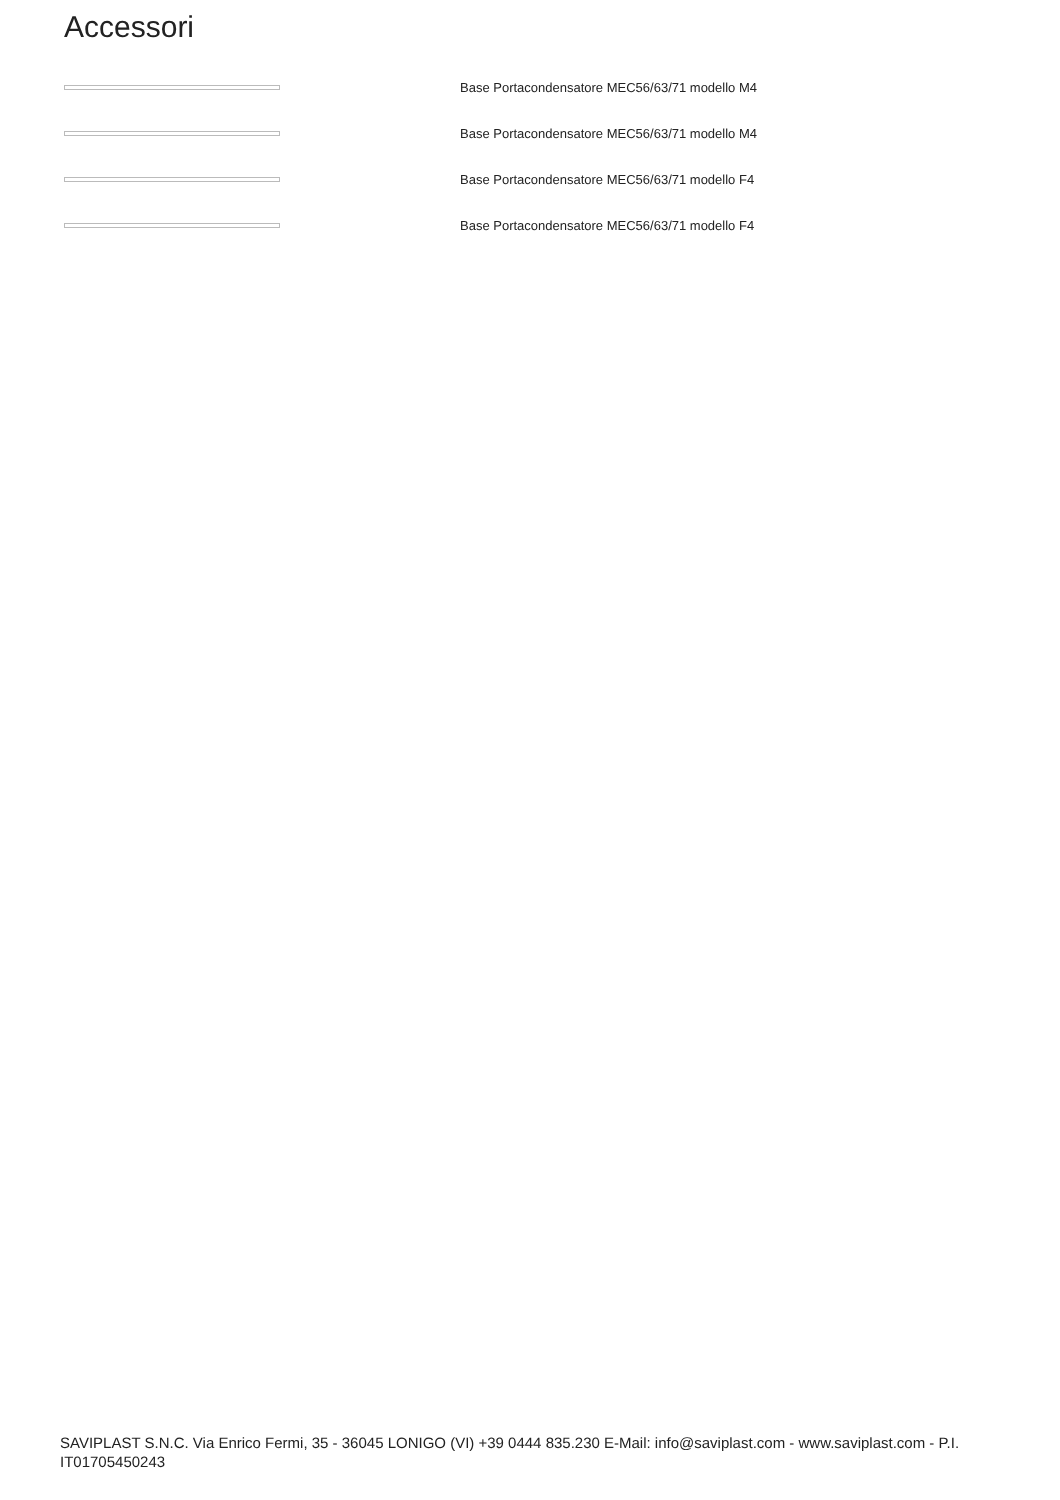Accessori
Base Portacondensatore MEC56/63/71 modello M4
Base Portacondensatore MEC56/63/71 modello M4
Base Portacondensatore MEC56/63/71 modello F4
Base Portacondensatore MEC56/63/71 modello F4
SAVIPLAST S.N.C. Via Enrico Fermi, 35 - 36045 LONIGO (VI) +39 0444 835.230 E-Mail: info@saviplast.com - www.saviplast.com - P.I. IT01705450243